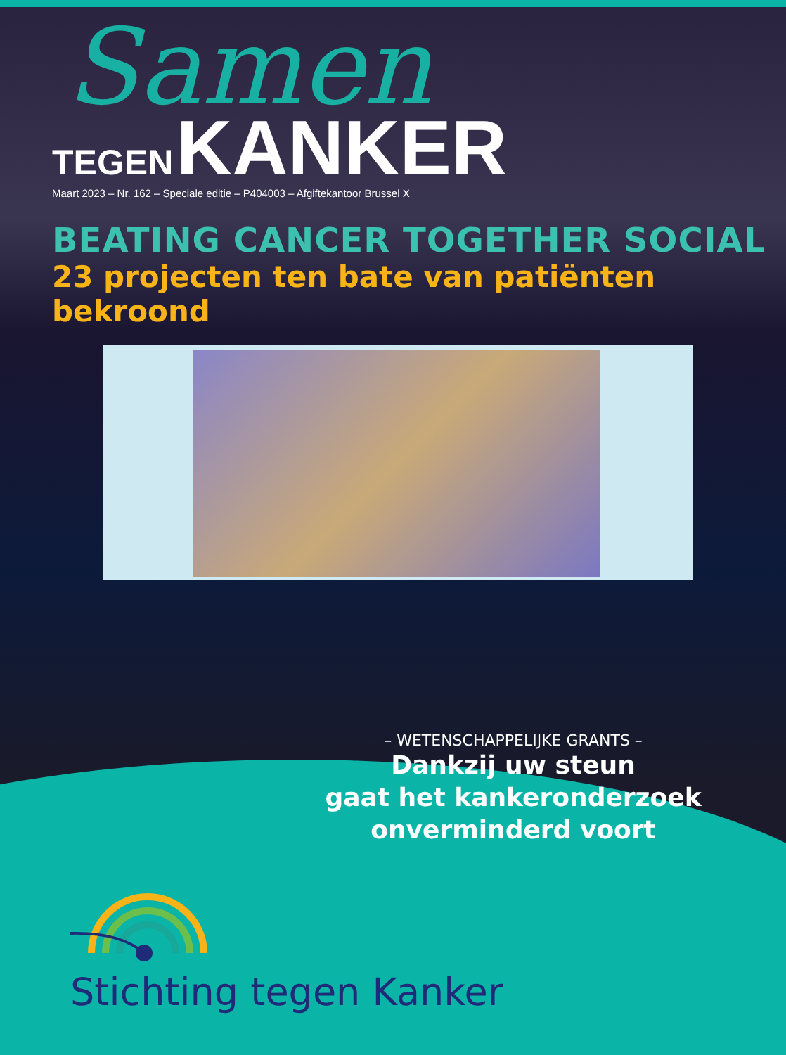Samen
TEGEN KANKER
Maart 2023 – Nr. 162 – Speciale editie – P404003 – Afgiftekantoor Brussel X
BEATING CANCER TOGETHER SOCIAL
23 projecten ten bate van patiënten bekroond
– WETENSCHAPPELIJKE GRANTS –
Dankzij uw steun
gaat het kankeronderzoek
onverminderd voort
Stichting tegen Kanker